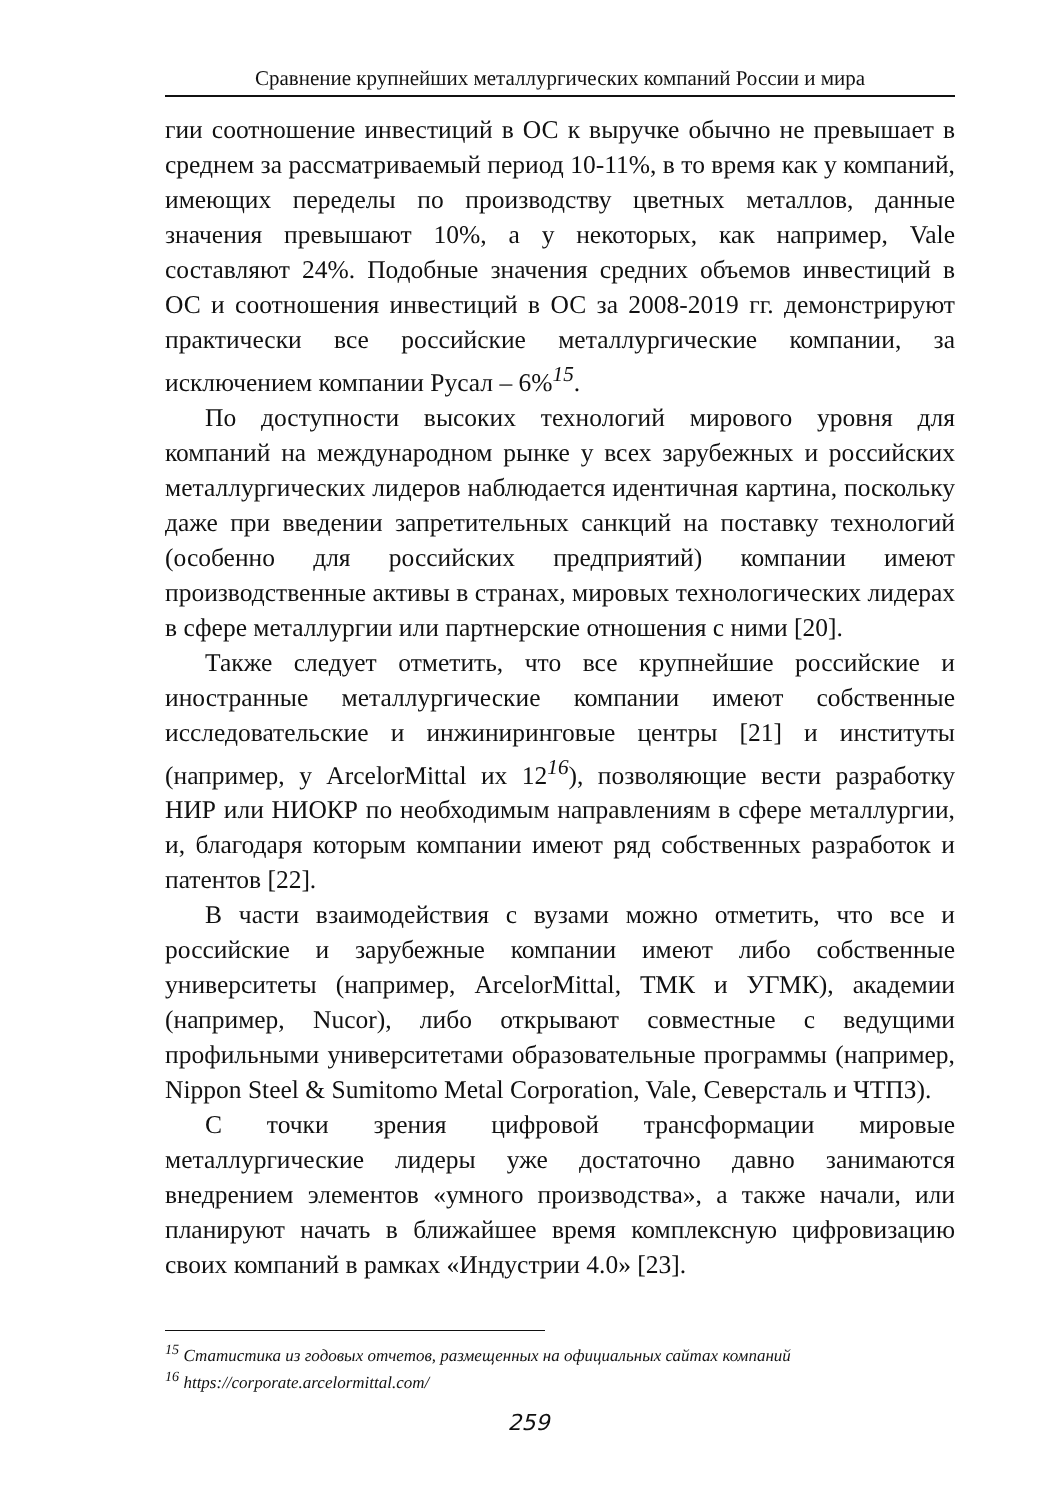Сравнение крупнейших металлургических компаний России и мира
гии соотношение инвестиций в ОС к выручке обычно не превышает в среднем за рассматриваемый период 10-11%, в то время как у компаний, имеющих переделы по производству цветных металлов, данные значения превышают 10%, а у некоторых, как например, Vale составляют 24%. Подобные значения средних объемов инвестиций в ОС и соотношения инвестиций в ОС за 2008-2019 гг. демонстрируют практически все российские металлургические компании, за исключением компании Русал – 6%<sup>15</sup>.
По доступности высоких технологий мирового уровня для компаний на международном рынке у всех зарубежных и российских металлургических лидеров наблюдается идентичная картина, поскольку даже при введении запретительных санкций на поставку технологий (особенно для российских предприятий) компании имеют производственные активы в странах, мировых технологических лидерах в сфере металлургии или партнерские отношения с ними [20].
Также следует отметить, что все крупнейшие российские и иностранные металлургические компании имеют собственные исследовательские и инжиниринговые центры [21] и институты (например, у ArcelorMittal их 12<sup>16</sup>), позволяющие вести разработку НИР или НИОКР по необходимым направлениям в сфере металлургии, и, благодаря которым компании имеют ряд собственных разработок и патентов [22].
В части взаимодействия с вузами можно отметить, что все и российские и зарубежные компании имеют либо собственные университеты (например, ArcelorMittal, ТМК и УГМК), академии (например, Nucor), либо открывают совместные с ведущими профильными университетами образовательные программы (например, Nippon Steel & Sumitomo Metal Corporation, Vale, Северсталь и ЧТПЗ).
С точки зрения цифровой трансформации мировые металлургические лидеры уже достаточно давно занимаются внедрением элементов «умного производства», а также начали, или планируют начать в ближайшее время комплексную цифровизацию своих компаний в рамках «Индустрии 4.0» [23].
<sup>15</sup> Статистика из годовых отчетов, размещенных на официальных сайтах компаний
<sup>16</sup> https://corporate.arcelormittal.com/
259